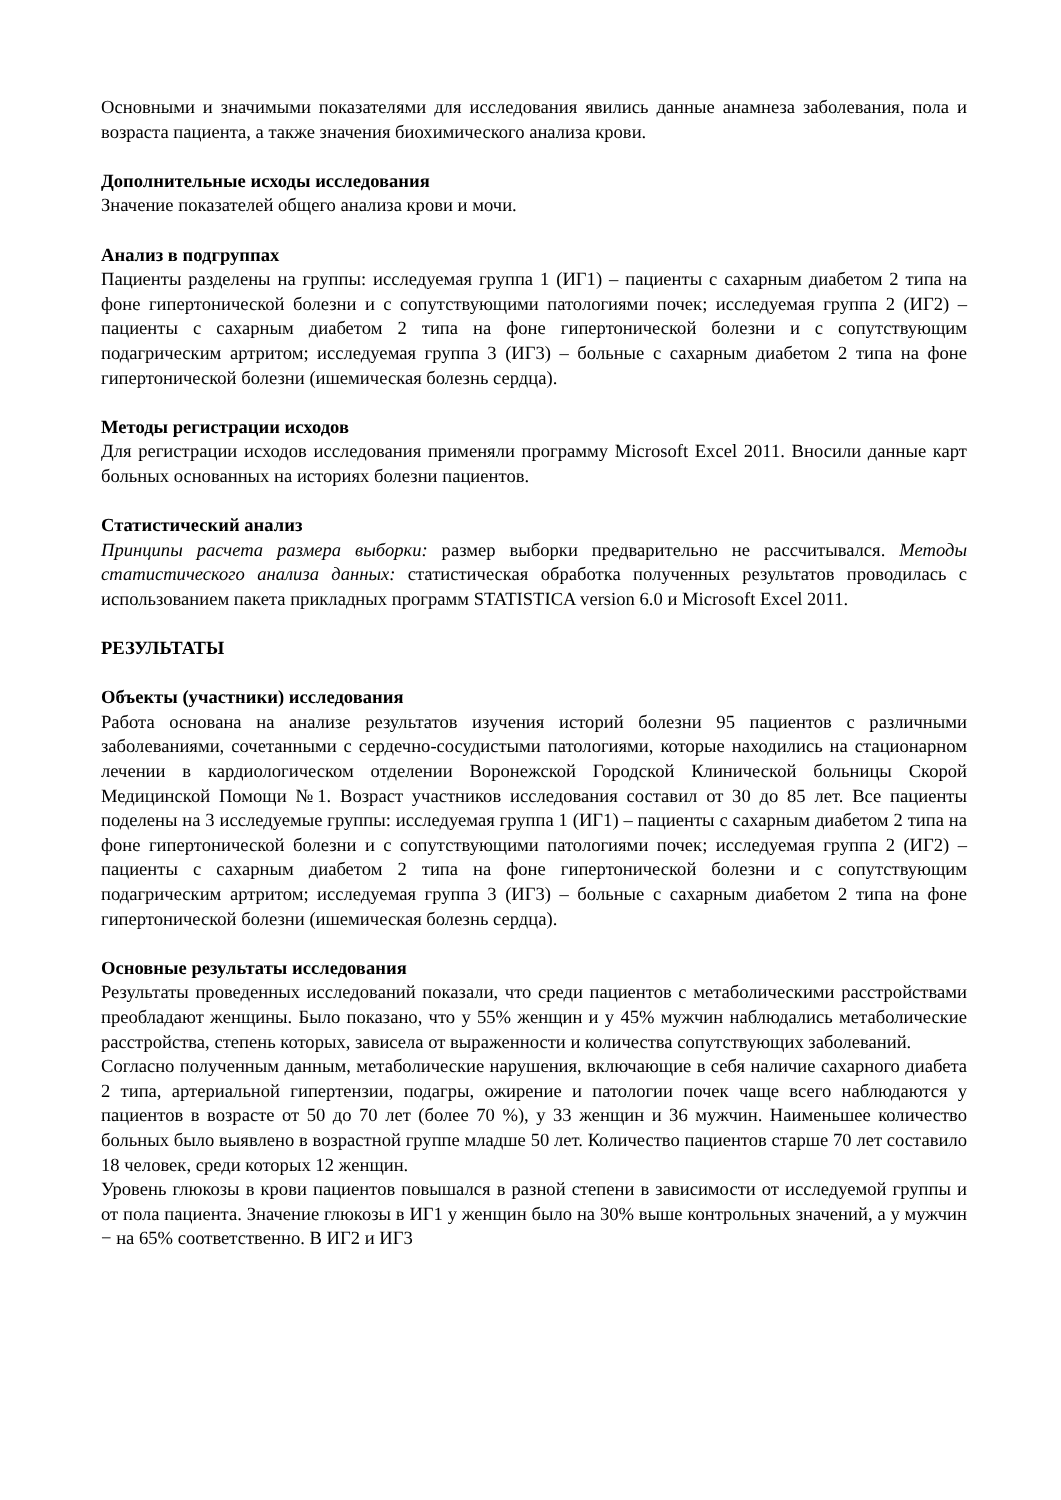Основными и значимыми показателями для исследования явились данные анамнеза заболевания, пола и возраста пациента, а также значения биохимического анализа крови.
Дополнительные исходы исследования
Значение показателей общего анализа крови и мочи.
Анализ в подгруппах
Пациенты разделены на группы: исследуемая группа 1 (ИГ1) – пациенты с сахарным диабетом 2 типа на фоне гипертонической болезни и с сопутствующими патологиями почек; исследуемая группа 2 (ИГ2) – пациенты с сахарным диабетом 2 типа на фоне гипертонической болезни и с сопутствующим подагрическим артритом; исследуемая группа 3 (ИГ3) – больные с сахарным диабетом 2 типа на фоне гипертонической болезни (ишемическая болезнь сердца).
Методы регистрации исходов
Для регистрации исходов исследования применяли программу Microsoft Excel 2011. Вносили данные карт больных основанных на историях болезни пациентов.
Статистический анализ
Принципы расчета размера выборки: размер выборки предварительно не рассчитывался. Методы статистического анализа данных: статистическая обработка полученных результатов проводилась с использованием пакета прикладных программ STATISTICA version 6.0 и Microsoft Excel 2011.
РЕЗУЛЬТАТЫ
Объекты (участники) исследования
Работа основана на анализе результатов изучения историй болезни 95 пациентов с различными заболеваниями, сочетанными с сердечно-сосудистыми патологиями, которые находились на стационарном лечении в кардиологическом отделении Воронежской Городской Клинической больницы Скорой Медицинской Помощи №1. Возраст участников исследования составил от 30 до 85 лет. Все пациенты поделены на 3 исследуемые группы: исследуемая группа 1 (ИГ1) – пациенты с сахарным диабетом 2 типа на фоне гипертонической болезни и с сопутствующими патологиями почек; исследуемая группа 2 (ИГ2) – пациенты с сахарным диабетом 2 типа на фоне гипертонической болезни и с сопутствующим подагрическим артритом; исследуемая группа 3 (ИГ3) – больные с сахарным диабетом 2 типа на фоне гипертонической болезни (ишемическая болезнь сердца).
Основные результаты исследования
Результаты проведенных исследований показали, что среди пациентов с метаболическими расстройствами преобладают женщины. Было показано, что у 55% женщин и у 45% мужчин наблюдались метаболические расстройства, степень которых, зависела от выраженности и количества сопутствующих заболеваний.
Согласно полученным данным, метаболические нарушения, включающие в себя наличие сахарного диабета 2 типа, артериальной гипертензии, подагры, ожирение и патологии почек чаще всего наблюдаются у пациентов в возрасте от 50 до 70 лет (более 70 %), у 33 женщин и 36 мужчин. Наименьшее количество больных было выявлено в возрастной группе младше 50 лет. Количество пациентов старше 70 лет составило 18 человек, среди которых 12 женщин.
Уровень глюкозы в крови пациентов повышался в разной степени в зависимости от исследуемой группы и от пола пациента. Значение глюкозы в ИГ1 у женщин было на 30% выше контрольных значений, а у мужчин − на 65% соответственно. В ИГ2 и ИГ3